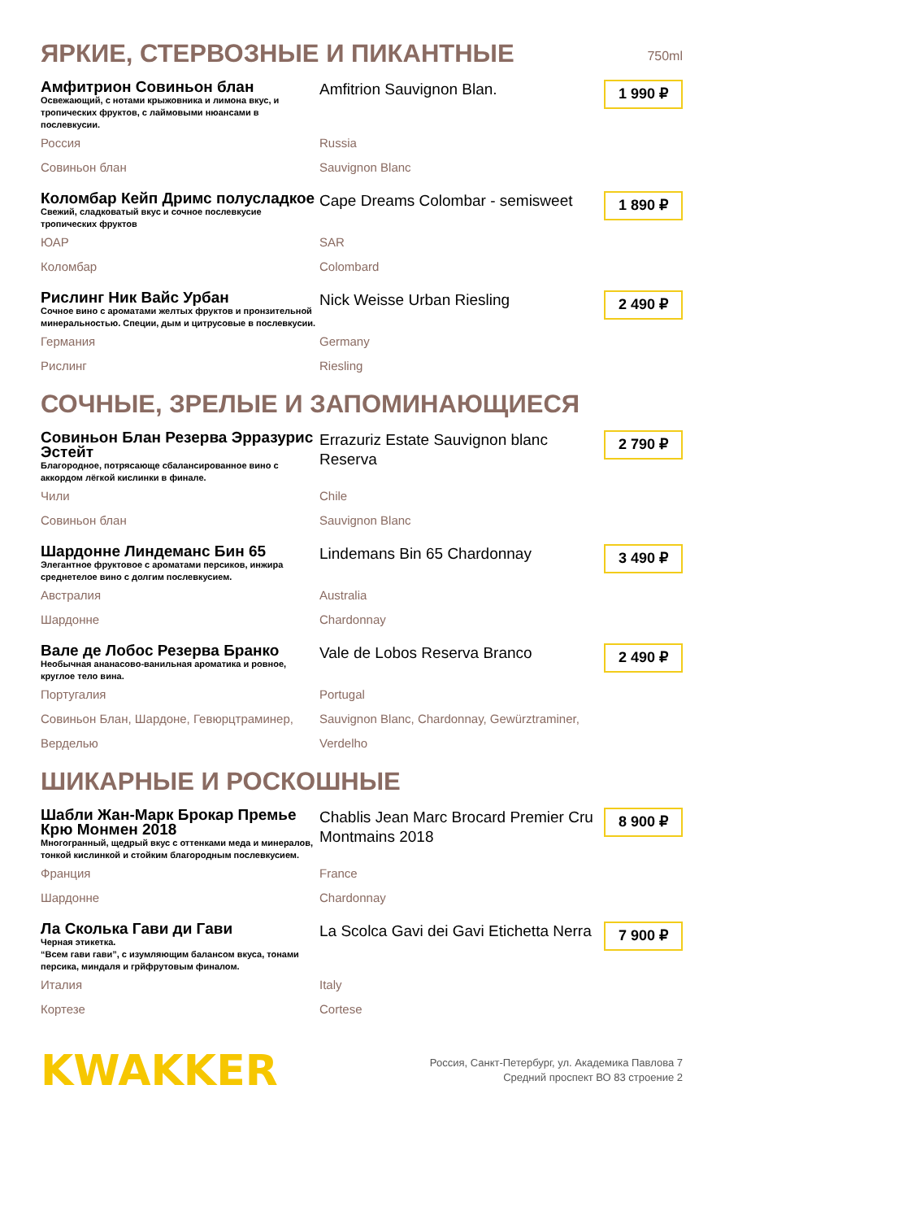ЯРКИЕ, СТЕРВОЗНЫЕ И ПИКАНТНЫЕ 750ml
Амфитрион Совиньон блан
Освежающий, с нотами крыжовника и лимона вкус, и тропических фруктов, с лаймовыми нюансами в послевкусии.
Amfitrion Sauvignon Blan.
1 990 ₽
Россия
Russia
Совиньон блан
Sauvignon Blanc
Коломбар Кейп Дримс полусладкое
Свежий, сладковатый вкус и сочное послевкусие тропических фруктов
Cape Dreams Colombar - semisweet
1 890 ₽
ЮАР
SAR
Коломбар
Colombard
Рислинг Ник Вайс Урбан
Сочное вино с ароматами желтых фруктов и пронзительной минеральностью. Специи, дым и цитрусовые в послевкусии.
Nick Weisse Urban Riesling
2 490 ₽
Германия
Germany
Рислинг
Riesling
СОЧНЫЕ, ЗРЕЛЫЕ И ЗАПОМИНАЮЩИЕСЯ
Совиньон Блан Резерва Эрразурис Эстейт
Благородное, потрясающе сбалансированное вино с аккордом лёгкой кислинки в финале.
Errazuriz Estate Sauvignon blanc Reserva
2 790 ₽
Чили
Chile
Совиньон блан
Sauvignon Blanc
Шардонне Линдеманс Бин 65
Элегантное фруктовое с ароматами персиков, инжира среднетелое вино с долгим послевкусием.
Lindemans Bin 65 Chardonnay
3 490 ₽
Австралия
Australia
Шардонне
Chardonnay
Вале де Лобос Резерва Бранко
Необычная ананасово-ванильная ароматика и ровное, круглое тело вина.
Vale de Lobos Reserva Branco
2 490 ₽
Португалия
Portugal
Совиньон Блан, Шардоне, Гевюрцтраминер, Верделью
Sauvignon Blanc, Chardonnay, Gewürztraminer, Verdelho
ШИКАРНЫЕ И РОСКОШНЫЕ
Шабли Жан-Марк Брокар Премье Крю Монмен 2018
Многогранный, щедрый вкус с оттенками меда и минералов, тонкой кислинкой и стойким благородным послевкусием.
Chablis Jean Marc Brocard Premier Cru Montmains 2018
8 900 ₽
Франция
France
Шардонне
Chardonnay
Ла Сколька Гави ди Гави
Черная этикетка.
“Всем гави гави”, с изумляющим балансом вкуса, тонами персика, миндаля и грйфрутовым финалом.
La Scolca Gavi dei Gavi Etichetta Nerra
7 900 ₽
Италия
Italy
Кортезе
Cortese
KWAKKER
Россия, Санкт-Петербург, ул. Академика Павлова 7
Средний проспект ВО 83 строение 2